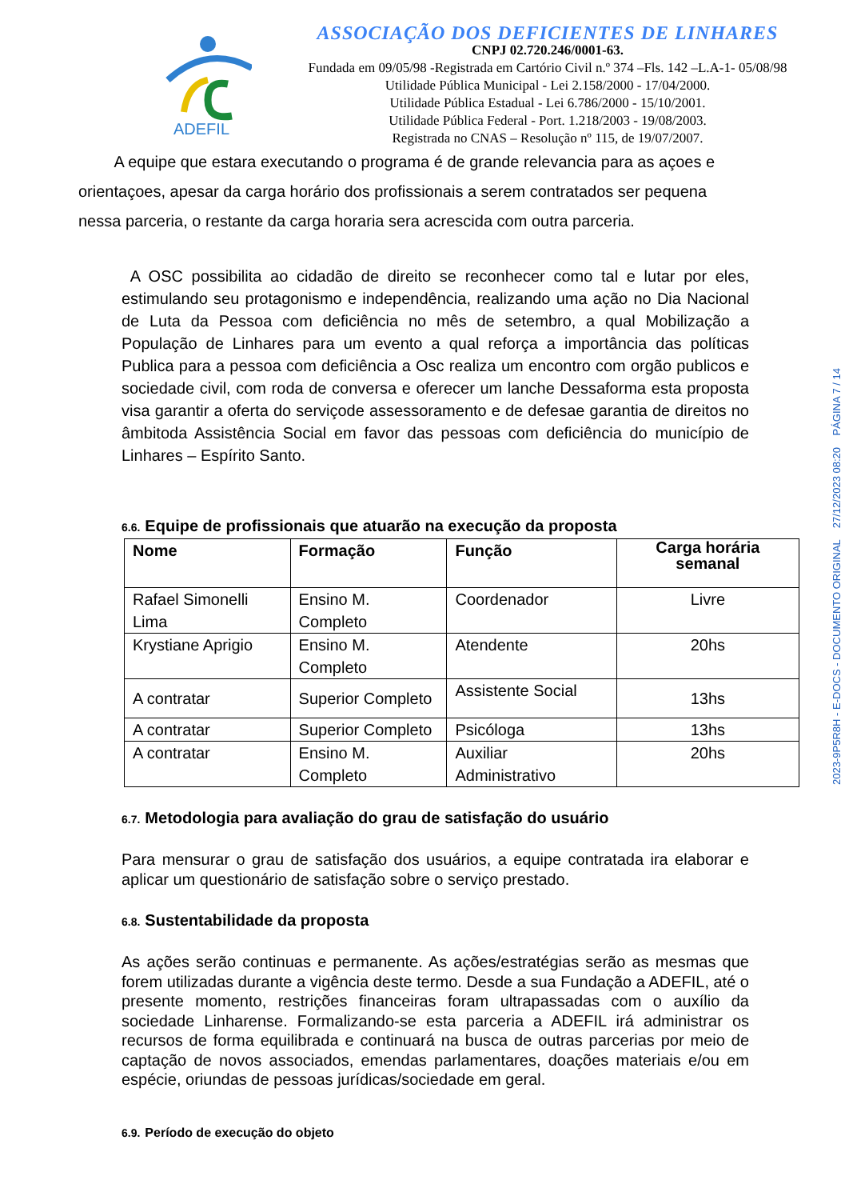ADEFIL
ASSOCIAÇÃO DOS DEFICIENTES DE LINHARES
CNPJ 02.720.246/0001-63.
Fundada em 09/05/98 -Registrada em Cartório Civil n.º 374 –Fls. 142 –L.A-1- 05/08/98
Utilidade Pública Municipal - Lei 2.158/2000 - 17/04/2000.
Utilidade Pública Estadual - Lei 6.786/2000 - 15/10/2001.
Utilidade Pública Federal - Port. 1.218/2003 - 19/08/2003.
Registrada no CNAS – Resolução nº 115, de 19/07/2007.
A equipe que estara executando o programa é de grande relevancia para as açoes e orientaçoes, apesar da carga horário dos profissionais a serem contratados ser pequena nessa parceria, o restante da carga horaria sera acrescida com outra parceria.
A OSC possibilita ao cidadão de direito se reconhecer como tal e lutar por eles, estimulando seu protagonismo e independência, realizando uma ação no Dia Nacional de Luta da Pessoa com deficiência no mês de setembro, a qual Mobilização a População de Linhares para um evento a qual reforça a importância das políticas Publica para a pessoa com deficiência a Osc realiza um encontro com orgão publicos e sociedade civil, com roda de conversa e oferecer um lanche Dessaforma esta proposta visa garantir a oferta do serviçode assessoramento e de defesae garantia de direitos no âmbitoda Assistência Social em favor das pessoas com deficiência do município de Linhares – Espírito Santo.
6.6. Equipe de profissionais que atuarão na execução da proposta
| Nome | Formação | Função | Carga horária semanal |
| --- | --- | --- | --- |
| Rafael Simonelli Lima | Ensino M. Completo | Coordenador | Livre |
| Krystiane Aprigio | Ensino M. Completo | Atendente | 20hs |
| A contratar | Superior Completo | Assistente Social | 13hs |
| A contratar | Superior Completo | Psicóloga | 13hs |
| A contratar | Ensino M. Completo | Auxiliar Administrativo | 20hs |
6.7. Metodologia para avaliação do grau de satisfação do usuário
Para mensurar o grau de satisfação dos usuários, a equipe contratada ira elaborar e aplicar um questionário de satisfação sobre o serviço prestado.
6.8. Sustentabilidade da proposta
As ações serão continuas e permanente. As ações/estratégias serão as mesmas que forem utilizadas durante a vigência deste termo. Desde a sua Fundação a ADEFIL, até o presente momento, restrições financeiras foram ultrapassadas com o auxílio da sociedade Linharense. Formalizando-se esta parceria a ADEFIL irá administrar os recursos de forma equilibrada e continuará na busca de outras parcerias por meio de captação de novos associados, emendas parlamentares, doações materiais e/ou em espécie, oriundas de pessoas jurídicas/sociedade em geral.
6.9. Período de execução do objeto
2023-9P5R8H - E-DOCS - DOCUMENTO ORIGINAL 27/12/2023 08:20 PÁGINA 7 / 14